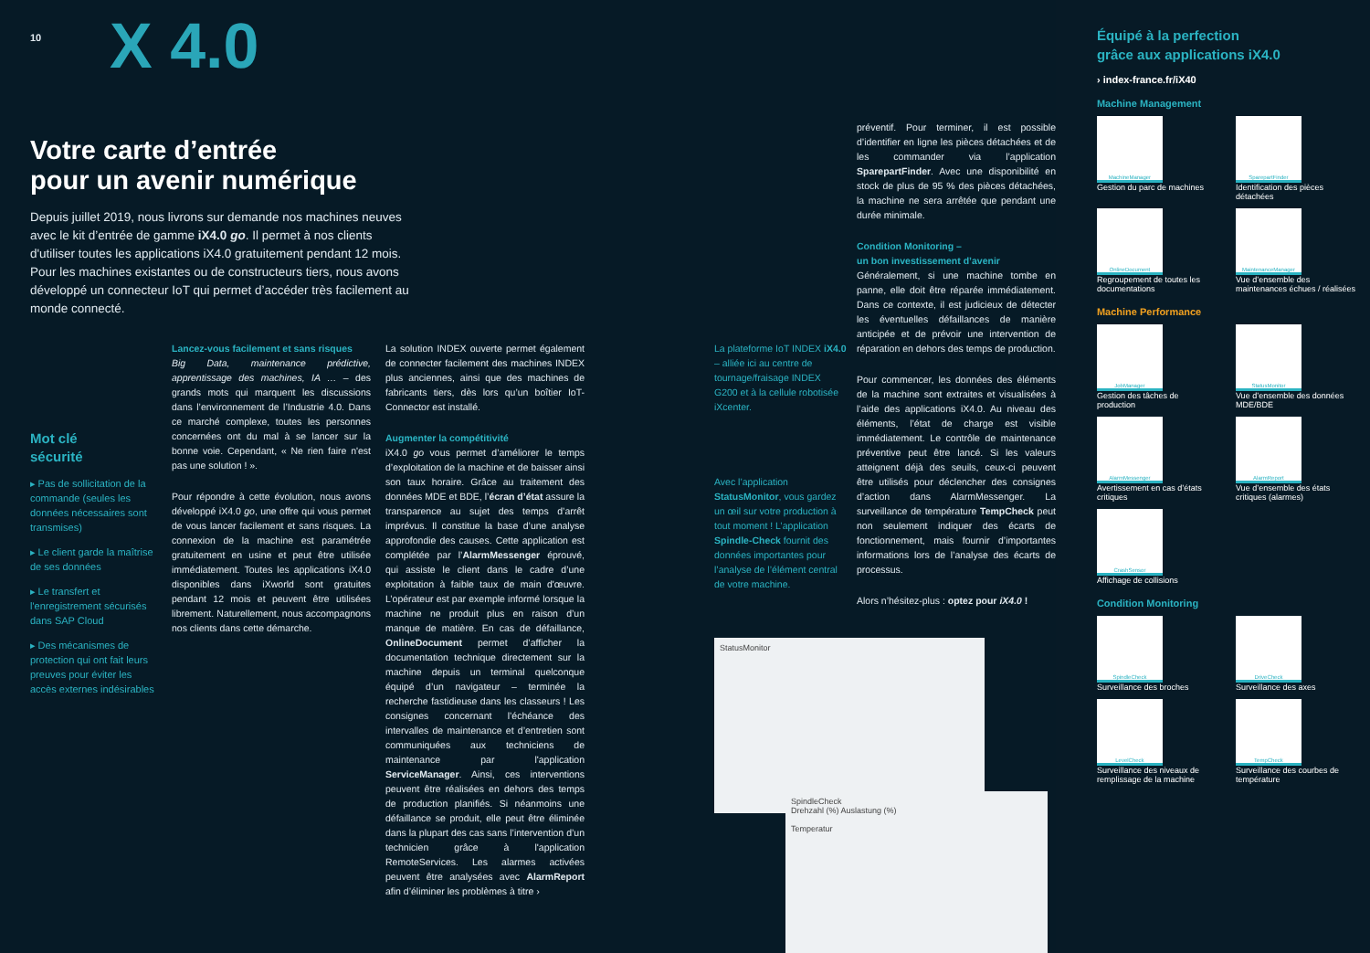10 X 4.0
Votre carte d’entrée
pour un avenir numérique
Depuis juillet 2019, nous livrons sur demande nos machines neuves avec le kit d’entrée de gamme iX4.0 go. Il permet à nos clients d'utiliser toutes les applications iX4.0 gratuitement pendant 12 mois. Pour les machines existantes ou de constructeurs tiers, nous avons développé un connecteur IoT qui permet d’accéder très facilement au monde connecté.
Mot clé
sécurité
▸ Pas de sollicitation de la commande (seules les données nécessaires sont transmises)
▸ Le client garde la maîtrise de ses données
▸ Le transfert et l'enregistrement sécurisés dans SAP Cloud
▸ Des mécanismes de protection qui ont fait leurs preuves pour éviter les accès externes indésirables
Lancez-vous facilement et sans risques
Big Data, maintenance prédictive, apprentissage des machines, IA … – des grands mots qui marquent les discussions dans l’environnement de l’Industrie 4.0. Dans ce marché complexe, toutes les personnes concernées ont du mal à se lancer sur la bonne voie. Cependant, « Ne rien faire n'est pas une solution ! ».
Pour répondre à cette évolution, nous avons développé iX4.0 go, une offre qui vous permet de vous lancer facilement et sans risques. La connexion de la machine est paramétrée gratuitement en usine et peut être utilisée immédiatement. Toutes les applications iX4.0 disponibles dans iXworld sont gratuites pendant 12 mois et peuvent être utilisées librement. Naturellement, nous accompagnons nos clients dans cette démarche.
La solution INDEX ouverte permet également de connecter facilement des machines INDEX plus anciennes, ainsi que des machines de fabricants tiers, dès lors qu’un boîtier IoT-Connector est installé.
Augmenter la compétitivité
iX4.0 go vous permet d’améliorer le temps d’exploitation de la machine et de baisser ainsi son taux horaire. Grâce au traitement des données MDE et BDE, l’écran d’état assure la transparence au sujet des temps d’arrêt imprévus. Il constitue la base d’une analyse approfondie des causes. Cette application est complétée par l’AlarmMessenger éprouvé, qui assiste le client dans le cadre d’une exploitation à faible taux de main d'œuvre. L’opérateur est par exemple informé lorsque la machine ne produit plus en raison d’un manque de matière. En cas de défaillance, OnlineDocument permet d’afficher la documentation technique directement sur la machine depuis un terminal quelconque équipé d’un navigateur – terminée la recherche fastidieuse dans les classeurs ! Les consignes concernant l’échéance des intervalles de maintenance et d’entretien sont communiquées aux techniciens de maintenance par l'application ServiceManager. Ainsi, ces interventions peuvent être réalisées en dehors des temps de production planifiés. Si néanmoins une défaillance se produit, elle peut être éliminée dans la plupart des cas sans l’intervention d’un technicien grâce à l'application RemoteServices. Les alarmes activées peuvent être analysées avec AlarmReport afin d’éliminer les problèmes à titre ›
La plateforme IoT INDEX iX4.0 – alliée ici au centre de tournage/fraisage INDEX G200 et à la cellule robotisée iXcenter.
Avec l’application StatusMonitor, vous gardez un œil sur votre production à tout moment ! L’application Spindle-Check fournit des données importantes pour l’analyse de l’élément central de votre machine.
préventif. Pour terminer, il est possible d’identifier en ligne les pièces détachées et de les commander via l’application SparepartFinder. Avec une disponibilité en stock de plus de 95 % des pièces détachées, la machine ne sera arrêtée que pendant une durée minimale.
Condition Monitoring –
un bon investissement d’avenir
Généralement, si une machine tombe en panne, elle doit être réparée immédiatement. Dans ce contexte, il est judicieux de détecter les éventuelles défaillances de manière anticipée et de prévoir une intervention de réparation en dehors des temps de production.
Pour commencer, les données des éléments de la machine sont extraites et visualisées à l’aide des applications iX4.0. Au niveau des éléments, l’état de charge est visible immédiatement. Le contrôle de maintenance préventive peut être lancé. Si les valeurs atteignent déjà des seuils, ceux-ci peuvent être utilisés pour déclencher des consignes d’action dans AlarmMessenger. La surveillance de température TempCheck peut non seulement indiquer des écarts de fonctionnement, mais fournir d’importantes informations lors de l’analyse des écarts de processus.
Alors n’hésitez-plus : optez pour iX4.0 !
StatusMonitor
SpindleCheck
Drehzahl (%) Auslastung (%)
Temperatur
Équipé à la perfection
grâce aux applications iX4.0
› index-france.fr/iX40
Machine Management
MachineManager
Gestion du parc de machines
SparepartFinder
Identification des pièces détachées
OnlineDocument
Regroupement de toutes les documentations
MaintenanceManager
Vue d’ensemble des maintenances échues / réalisées
Machine Performance
JobManager
Gestion des tâches de production
StatusMonitor
Vue d’ensemble des données MDE/BDE
AlarmMessenger
Avertissement en cas d’états critiques
AlarmReport
Vue d’ensemble des états critiques (alarmes)
CrashSensor
Affichage de collisions
Condition Monitoring
SpindleCheck
Surveillance des broches
DriveCheck
Surveillance des axes
LevelCheck
Surveillance des niveaux de remplissage de la machine
TempCheck
Surveillance des courbes de température